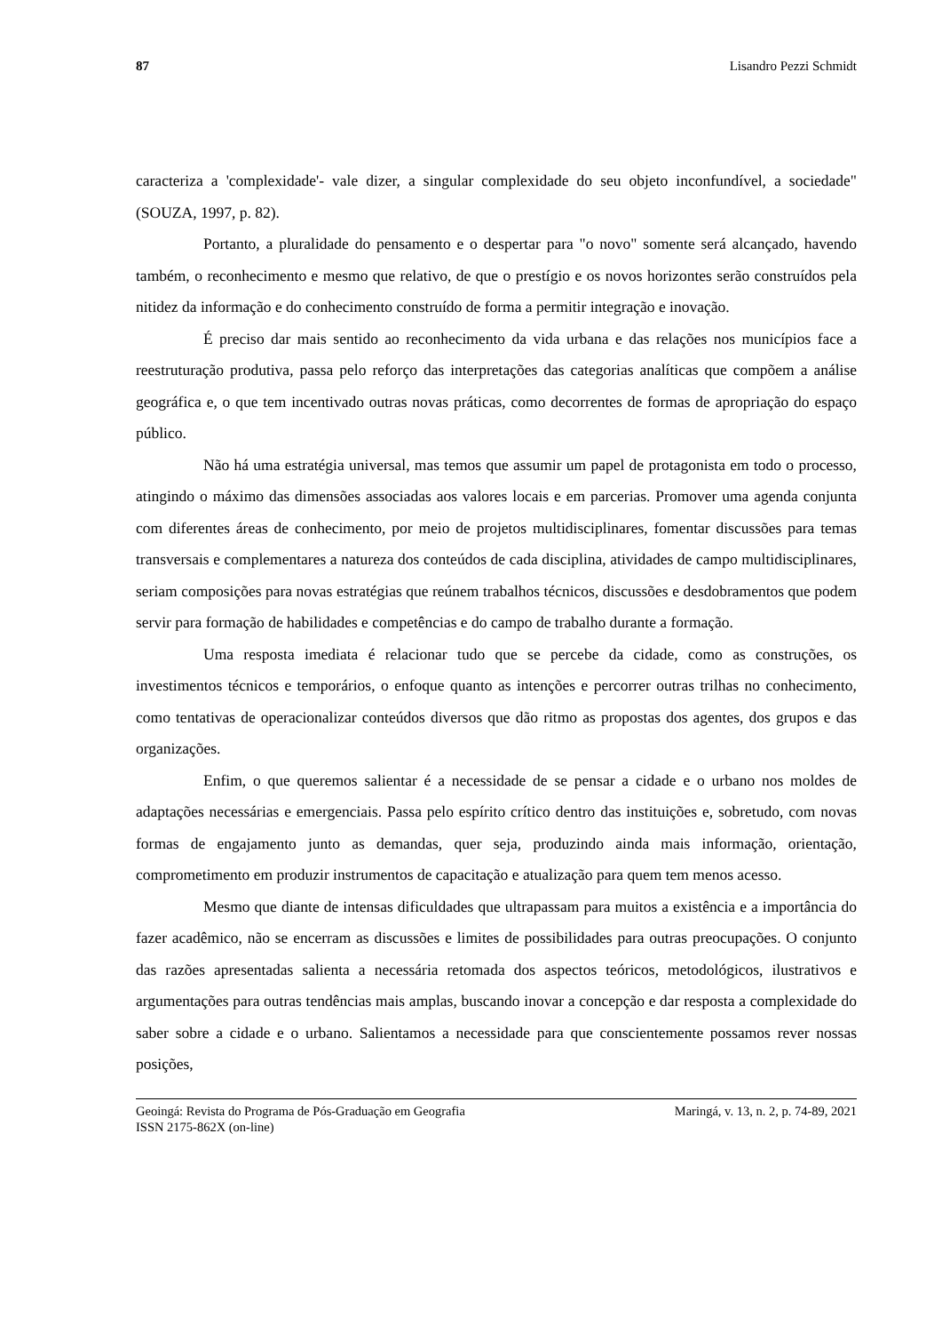87 Lisandro Pezzi Schmidt
caracteriza a 'complexidade'- vale dizer, a singular complexidade do seu objeto inconfundível, a sociedade" (SOUZA, 1997, p. 82).
Portanto, a pluralidade do pensamento e o despertar para "o novo" somente será alcançado, havendo também, o reconhecimento e mesmo que relativo, de que o prestígio e os novos horizontes serão construídos pela nitidez da informação e do conhecimento construído de forma a permitir integração e inovação.
É preciso dar mais sentido ao reconhecimento da vida urbana e das relações nos municípios face a reestruturação produtiva, passa pelo reforço das interpretações das categorias analíticas que compõem a análise geográfica e, o que tem incentivado outras novas práticas, como decorrentes de formas de apropriação do espaço público.
Não há uma estratégia universal, mas temos que assumir um papel de protagonista em todo o processo, atingindo o máximo das dimensões associadas aos valores locais e em parcerias. Promover uma agenda conjunta com diferentes áreas de conhecimento, por meio de projetos multidisciplinares, fomentar discussões para temas transversais e complementares a natureza dos conteúdos de cada disciplina, atividades de campo multidisciplinares, seriam composições para novas estratégias que reúnem trabalhos técnicos, discussões e desdobramentos que podem servir para formação de habilidades e competências e do campo de trabalho durante a formação.
Uma resposta imediata é relacionar tudo que se percebe da cidade, como as construções, os investimentos técnicos e temporários, o enfoque quanto as intenções e percorrer outras trilhas no conhecimento, como tentativas de operacionalizar conteúdos diversos que dão ritmo as propostas dos agentes, dos grupos e das organizações.
Enfim, o que queremos salientar é a necessidade de se pensar a cidade e o urbano nos moldes de adaptações necessárias e emergenciais. Passa pelo espírito crítico dentro das instituições e, sobretudo, com novas formas de engajamento junto as demandas, quer seja, produzindo ainda mais informação, orientação, comprometimento em produzir instrumentos de capacitação e atualização para quem tem menos acesso.
Mesmo que diante de intensas dificuldades que ultrapassam para muitos a existência e a importância do fazer acadêmico, não se encerram as discussões e limites de possibilidades para outras preocupações. O conjunto das razões apresentadas salienta a necessária retomada dos aspectos teóricos, metodológicos, ilustrativos e argumentações para outras tendências mais amplas, buscando inovar a concepção e dar resposta a complexidade do saber sobre a cidade e o urbano. Salientamos a necessidade para que conscientemente possamos rever nossas posições,
Geoingá: Revista do Programa de Pós-Graduação em Geografia Maringá, v. 13, n. 2, p. 74-89, 2021
ISSN 2175-862X (on-line)